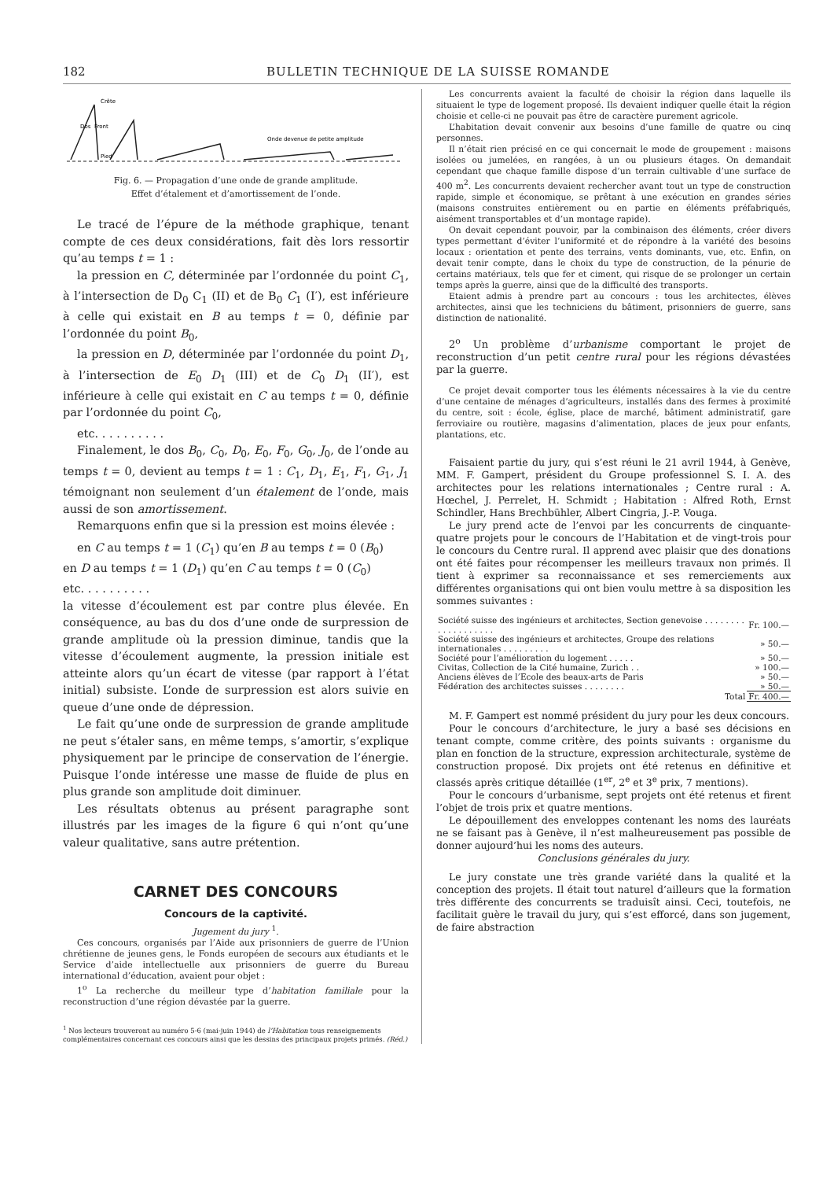182 BULLETIN TECHNIQUE DE LA SUISSE ROMANDE
Crête
Onde devenue de petite amplitude
Pied
Dos
Front
Fig. 6. — Propagation d’une onde de grande amplitude.
Effet d’étalement et d’amortissement de l’onde.
Le tracé de l’épure de la méthode graphique, tenant compte de ces deux considérations, fait dès lors ressortir qu’au temps t = 1 :
la pression en C, déterminée par l’ordonnée du point C<sub>1</sub>, à l’intersection de D<sub>0</sub> C<sub>1</sub> (II) et de B<sub>0</sub> C<sub>1</sub> (I′), est inférieure à celle qui existait en B au temps t = 0, définie par l’ordonnée du point B<sub>0</sub>,
la pression en D, déterminée par l’ordonnée du point D<sub>1</sub>, à l’intersection de E<sub>0</sub> D<sub>1</sub> (III) et de C<sub>0</sub> D<sub>1</sub> (II′), est inférieure à celle qui existait en C au temps t = 0, définie par l’ordonnée du point C<sub>0</sub>,
etc. . . . . . . . . .
Finalement, le dos B<sub>0</sub>, C<sub>0</sub>, D<sub>0</sub>, E<sub>0</sub>, F<sub>0</sub>, G<sub>0</sub>, J<sub>0</sub>, de l’onde au temps t = 0, devient au temps t = 1 : C<sub>1</sub>, D<sub>1</sub>, E<sub>1</sub>, F<sub>1</sub>, G<sub>1</sub>, J<sub>1</sub> témoignant non seulement d’un étalement de l’onde, mais aussi de son amortissement.
Remarquons enfin que si la pression est moins élevée :
en C au temps t = 1 (C<sub>1</sub>) qu’en B au temps t = 0 (B<sub>0</sub>)
en D au temps t = 1 (D<sub>1</sub>) qu’en C au temps t = 0 (C<sub>0</sub>)
etc. . . . . . . . . .
la vitesse d’écoulement est par contre plus élevée. En conséquence, au bas du dos d’une onde de surpression de grande amplitude où la pression diminue, tandis que la vitesse d’écoulement augmente, la pression initiale est atteinte alors qu’un écart de vitesse (par rapport à l’état initial) subsiste. L’onde de surpression est alors suivie en queue d’une onde de dépression.
Le fait qu’une onde de surpression de grande amplitude ne peut s’étaler sans, en même temps, s’amortir, s’explique physiquement par le principe de conservation de l’énergie. Puisque l’onde intéresse une masse de fluide de plus en plus grande son amplitude doit diminuer.
Les résultats obtenus au présent paragraphe sont illustrés par les images de la figure 6 qui n’ont qu’une valeur qualitative, sans autre prétention.
CARNET DES CONCOURS
Concours de la captivité.
Jugement du jury <sup>1</sup>.
Ces concours, organisés par l’Aide aux prisonniers de guerre de l’Union chrétienne de jeunes gens, le Fonds européen de secours aux étudiants et le Service d’aide intellectuelle aux prisonniers de guerre du Bureau international d’éducation, avaient pour objet :
1<sup>o</sup> La recherche du meilleur type d’habitation familiale pour la reconstruction d’une région dévastée par la guerre.
<sup>1</sup> Nos lecteurs trouveront au numéro 5-6 (mai-juin 1944) de l’Habitation tous renseignements complémentaires concernant ces concours ainsi que les dessins des principaux projets primés. (Réd.)
Les concurrents avaient la faculté de choisir la région dans laquelle ils situaient le type de logement proposé. Ils devaient indiquer quelle était la région choisie et celle-ci ne pouvait pas être de caractère purement agricole.
L’habitation devait convenir aux besoins d’une famille de quatre ou cinq personnes.
Il n’était rien précisé en ce qui concernait le mode de groupement : maisons isolées ou jumelées, en rangées, à un ou plusieurs étages. On demandait cependant que chaque famille dispose d’un terrain cultivable d’une surface de 400 m<sup>2</sup>. Les concurrents devaient rechercher avant tout un type de construction rapide, simple et économique, se prêtant à une exécution en grandes séries (maisons construites entièrement ou en partie en éléments préfabriqués, aisément transportables et d’un montage rapide).
On devait cependant pouvoir, par la combinaison des éléments, créer divers types permettant d’éviter l’uniformité et de répondre à la variété des besoins locaux : orientation et pente des terrains, vents dominants, vue, etc. Enfin, on devait tenir compte, dans le choix du type de construction, de la pénurie de certains matériaux, tels que fer et ciment, qui risque de se prolonger un certain temps après la guerre, ainsi que de la difficulté des transports.
Etaient admis à prendre part au concours : tous les architectes, élèves architectes, ainsi que les techniciens du bâtiment, prisonniers de guerre, sans distinction de nationalité.
2<sup>o</sup> Un problème d’urbanisme comportant le projet de reconstruction d’un petit centre rural pour les régions dévastées par la guerre.
Ce projet devait comporter tous les éléments nécessaires à la vie du centre d’une centaine de ménages d’agriculteurs, installés dans des fermes à proximité du centre, soit : école, église, place de marché, bâtiment administratif, gare ferroviaire ou routière, magasins d’alimentation, places de jeux pour enfants, plantations, etc.
Faisaient partie du jury, qui s’est réuni le 21 avril 1944, à Genève, MM. F. Gampert, président du Groupe professionnel S. I. A. des architectes pour les relations internationales ; Centre rural : A. Hœchel, J. Perrelet, H. Schmidt ; Habitation : Alfred Roth, Ernst Schindler, Hans Brechbühler, Albert Cingria, J.-P. Vouga.
Le jury prend acte de l’envoi par les concurrents de cinquante-quatre projets pour le concours de l’Habitation et de vingt-trois pour le concours du Centre rural. Il apprend avec plaisir que des donations ont été faites pour récompenser les meilleurs travaux non primés. Il tient à exprimer sa reconnaissance et ses remerciements aux différentes organisations qui ont bien voulu mettre à sa disposition les sommes suivantes :
| Société suisse des ingénieurs et architectes, Section genevoise . . . . . . . . . . . . . . . . . . . | Fr. 100.— |
| Société suisse des ingénieurs et architectes, Groupe des relations internationales . . . . . . . . . | » 50.— |
| Société pour l’amélioration du logement . . . . . | » 50.— |
| Civitas, Collection de la Cité humaine, Zurich . . | » 100.— |
| Anciens élèves de l’Ecole des beaux-arts de Paris | » 50.— |
| Fédération des architectes suisses . . . . . . . . | » 50.— |
| Total | Fr. 400.— |
M. F. Gampert est nommé président du jury pour les deux concours.
Pour le concours d’architecture, le jury a basé ses décisions en tenant compte, comme critère, des points suivants : organisme du plan en fonction de la structure, expression architecturale, système de construction proposé. Dix projets ont été retenus en définitive et classés après critique détaillée (1<sup>er</sup>, 2<sup>e</sup> et 3<sup>e</sup> prix, 7 mentions).
Pour le concours d’urbanisme, sept projets ont été retenus et firent l’objet de trois prix et quatre mentions.
Le dépouillement des enveloppes contenant les noms des lauréats ne se faisant pas à Genève, il n’est malheureusement pas possible de donner aujourd’hui les noms des auteurs.
Conclusions générales du jury.
Le jury constate une très grande variété dans la qualité et la conception des projets. Il était tout naturel d’ailleurs que la formation très différente des concurrents se traduisît ainsi. Ceci, toutefois, ne facilitait guère le travail du jury, qui s’est efforcé, dans son jugement, de faire abstraction